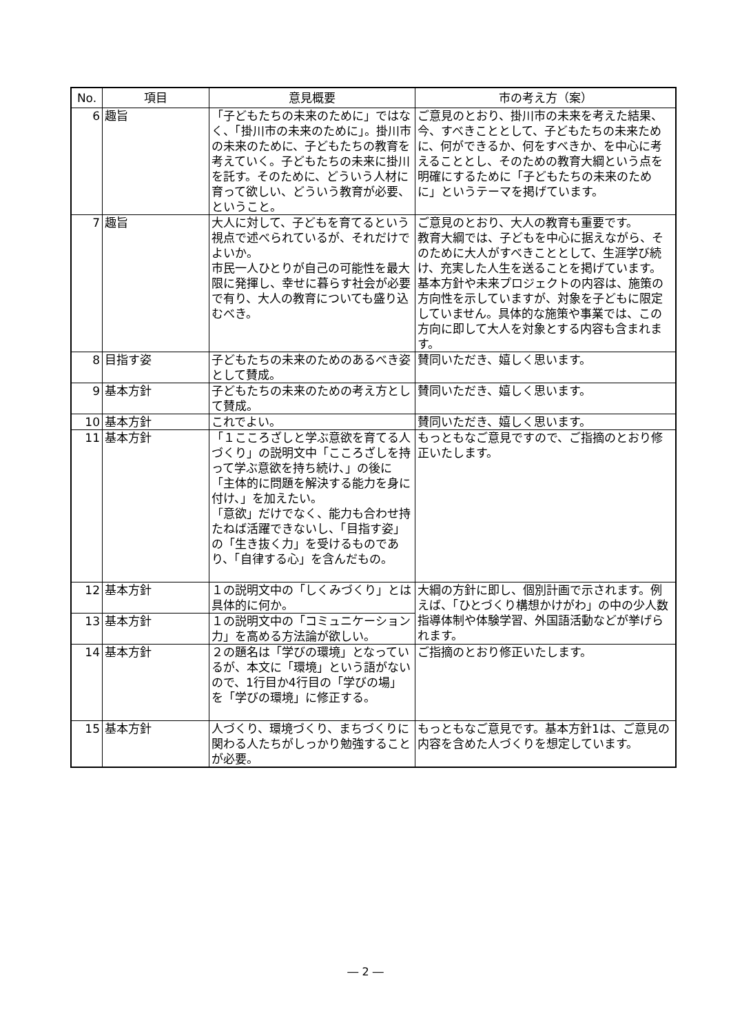| No. | 項目 | 意見概要 | 市の考え方（案） |
| --- | --- | --- | --- |
| 6 | 趣旨 | 「子どもたちの未来のために」ではなく、「掛川市の未来のために」。掛川市の未来のために、子どもたちの教育を考えていく。子どもたちの未来に掛川を託す。そのために、どういう人材に育って欲しい、どういう教育が必要、ということ。 | ご意見のとおり、掛川市の未来を考えた結果、今、すべきこととして、子どもたちの未来ために、何ができるか、何をすべきか、を中心に考えることとし、そのための教育大綱という点を明確にするために「子どもたちの未来のために」というテーマを掲げています。 |
| 7 | 趣旨 | 大人に対して、子どもを育てるという視点で述べられているが、それだけでよいか。 市民一人ひとりが自己の可能性を最大限に発揮し、幸せに暮らす社会が必要で有り、大人の教育についても盛り込むべき。 | ご意見のとおり、大人の教育も重要です。 教育大綱では、子どもを中心に据えながら、そのために大人がすべきこととして、生涯学び続け、充実した人生を送ることを掲げています。 基本方針や未来プロジェクトの内容は、施策の方向性を示していますが、対象を子どもに限定していません。具体的な施策や事業では、この方向に即して大人を対象とする内容も含まれます。 |
| 8 | 目指す姿 | 子どもたちの未来のためのあるべき姿として賛成。 | 賛同いただき、嬉しく思います。 |
| 9 | 基本方針 | 子どもたちの未来のための考え方として賛成。 | 賛同いただき、嬉しく思います。 |
| 10 | 基本方針 | これでよい。 | 賛同いただき、嬉しく思います。 |
| 11 | 基本方針 | 「１こころざしと学ぶ意欲を育てる人づくり」の説明文中「こころざしを持って学ぶ意欲を持ち続け、」の後に「主体的に問題を解決する能力を身に付け、」を加えたい。 「意欲」だけでなく、能力も合わせ持たねば活躍できないし、「目指す姿」の「生き抜く力」を受けるものであり、「自律する心」を含んだもの。 | もっともなご意見ですので、ご指摘のとおり修正いたします。 |
| 12 | 基本方針 | １の説明文中の「しくみづくり」とは具体的に何か。 | 大綱の方針に即し、個別計画で示されます。例えば、「ひとづくり構想かけがわ」の中の少人数指導体制や体験学習、外国語活動などが挙げられます。 |
| 13 | 基本方針 | １の説明文中の「コミュニケーション力」を高める方法論が欲しい。 | |
| 14 | 基本方針 | ２の題名は「学びの環境」となっているが、本文に「環境」という語がないので、1行目か4行目の「学びの場」を「学びの環境」に修正する。 | ご指摘のとおり修正いたします。 |
| 15 | 基本方針 | 人づくり、環境づくり、まちづくりに関わる人たちがしっかり勉強することが必要。 | もっともなご意見です。基本方針1は、ご意見の内容を含めた人づくりを想定しています。 |
― 2 ―